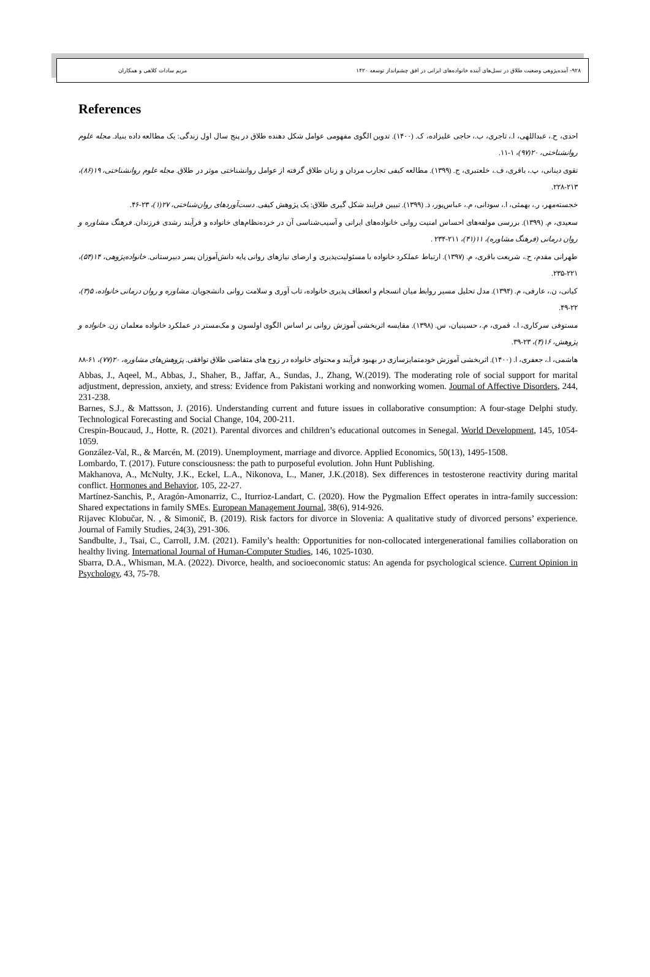۹۲۸- آینده‌پژوهی وضعیت طلاق در نسل‌های آینده خانواده‌های ایرانی در افق چشم‌انداز توسعه ۱۴۲۰ مریم سادات کلاهی و همکاران
References
احدی، ح.، عبداللهی، ا.، تاجری، ب.، حاجی علیزاده، ک. (۱۴۰۰). تدوین الگوی مفهومی عوامل شکل دهنده طلاق در پنج سال اول زندگی: یک مطالعه داده بنیاد. مجله علوم روانشناختی، ۲۰(۹۷)، ۱-۱۱.
تقوی دینانی، پ.، باقری، ف.، خلعتبری، ج. (۱۳۹۹). مطالعه کیفی تجارب مردان و زنان طلاق گرفته از عوامل روانشناختی موثر در طلاق. مجله علوم روانشناختی، ۱۹(۸۶)، ۲۱۳-۲۲۸.
خجسته‌مهر، ر.، بهمئی، ا.، سودانی، م.، عباس‌پور، ذ. (۱۳۹۹). تبیین فرایند شکل گیری طلاق: یک پژوهش کیفی. دست‌آوردهای روان‌شناختی، ۲۷(۱)، ۲۳-۴۶.
سعیدی، م. (۱۳۹۹). بررسی مولفه‌های احساس امنیت روانی خانواده‌های ایرانی و آسیب‌شناسی آن در خرده‌نظام‌های خانواده و فرآیند رشدی فرزندان. فرهنگ مشاوره و روان درمانی (فرهنگ مشاوره)، ۱۱(۴۱)، ۲۱۱-۲۳۴ .
طهرانی مقدم، ح.، شریعت باقری، م. (۱۳۹۷). ارتباط عملکرد خانواده با مسئولیت‌پذیری و ارضای نیازهای روانی پایه دانش‌آموزان پسر دبیرستانی. خانواده‌پژوهی، ۱۴(۵۴)، ۲۲۱-۲۳۵.
کیانی، ن.، عارفی، م. (۱۳۹۴). مدل تحلیل مسیر روابط میان انسجام و انعطاف پذیری خانواده، تاب آوری و سلامت روانی دانشجویان. مشاوره و روان درمانی خانواده، ۵(۳)، ۲۲-۴۹.
مستوفی سرکاری، ا.، قمری، م.، حسینیان، س. (۱۳۹۸). مقایسه اثربخشی آموزش روانی بر اساس الگوی اولسون و مک‌مستر در عملکرد خانواده معلمان زن. خانواده و پژوهش، ۱۶(۴)، ۲۳-۳۹.
هاشمی، ا.، جعفری، ا. (۱۴۰۰). اثربخشی آموزش خودمتمایزسازی در بهبود فرآیند و محتوای خانواده در زوج های متقاضی طلاق توافقی. پژوهش‌های مشاوره، ۲۰(۷۷)، ۶۱-۸۸
Abbas, J., Aqeel, M., Abbas, J., Shaher, B., Jaffar, A., Sundas, J., Zhang, W.(2019). The moderating role of social support for marital adjustment, depression, anxiety, and stress: Evidence from Pakistani working and nonworking women. Journal of Affective Disorders, 244, 231-238.
Barnes, S.J., & Mattsson, J. (2016). Understanding current and future issues in collaborative consumption: A four-stage Delphi study. Technological Forecasting and Social Change, 104, 200-211.
Crespin-Boucaud, J., Hotte, R. (2021). Parental divorces and children’s educational outcomes in Senegal. World Development, 145, 1054-1059.
González-Val, R., & Marcén, M. (2019). Unemployment, marriage and divorce. Applied Economics, 50(13), 1495-1508.
Lombardo, T. (2017). Future consciousness: the path to purposeful evolution. John Hunt Publishing.
Makhanova, A., McNulty, J.K., Eckel, L.A., Nikonova, L., Maner, J.K.(2018). Sex differences in testosterone reactivity during marital conflict. Hormones and Behavior, 105, 22-27.
Martínez-Sanchis, P., Aragón-Amonarriz, C., Iturrioz-Landart, C. (2020). How the Pygmalion Effect operates in intra-family succession: Shared expectations in family SMEs. European Management Journal, 38(6), 914-926.
Rijavec Klobučar, N. , & Simonič, B. (2019). Risk factors for divorce in Slovenia: A qualitative study of divorced persons’ experience. Journal of Family Studies, 24(3), 291-306.
Sandbulte, J., Tsai, C., Carroll, J.M. (2021). Family’s health: Opportunities for non-collocated intergenerational families collaboration on healthy living. International Journal of Human-Computer Studies, 146, 1025-1030.
Sbarra, D.A., Whisman, M.A. (2022). Divorce, health, and socioeconomic status: An agenda for psychological science. Current Opinion in Psychology, 43, 75-78.